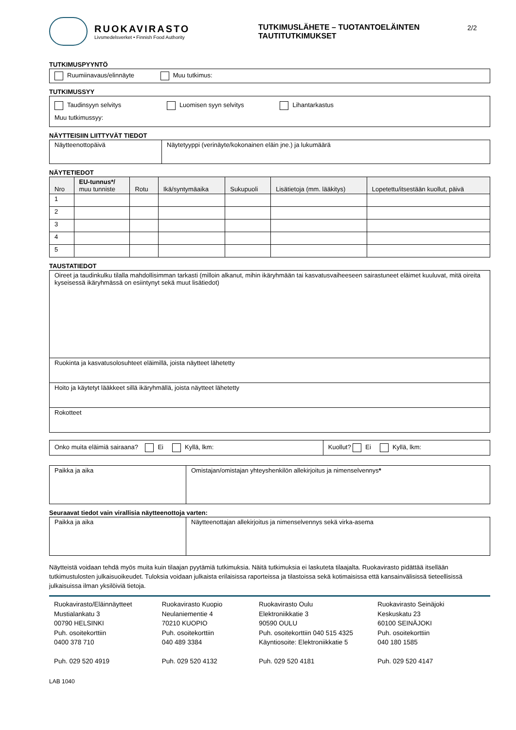RUOKAVIRASTO
Livsmedelsverket • Finnish Food Authority
TUTKIMUSLÄHETE – TUOTANTOELÄINTEN TAUTITUTKIMUKSET
2/2
TUTKIMUSPYYNTÖ
Ruumiinavaus/elinnäyte Muu tutkimus:
TUTKIMUSSYY
Taudinsyyn selvitys Luomisen syyn selvitys Lihantarkastus
Muu tutkimussyy:
NÄYTTEISIIN LIITTYVÄT TIEDOT
| Näytteenottopäivä | Näytetyyppi (verinäyte/kokonainen eläin jne.) ja lukumäärä |
NÄYTETIEDOT
| Nro | EU-tunnus*/ muu tunniste | Rotu | Ikä/syntymäaika | Sukupuoli | Lisätietoja (mm. lääkitys) | Lopetettu/itsestään kuollut, päivä |
| --- | --- | --- | --- | --- | --- | --- |
| 1 | | | | | | |
| 2 | | | | | | |
| 3 | | | | | | |
| 4 | | | | | | |
| 5 | | | | | | |
TAUSTATIEDOT
| Oireet ja taudinkulku tilalla mahdollisimman tarkasti (milloin alkanut, mihin ikäryhmään tai kasvatusvaiheeseen sairastuneet eläimet kuuluvat, mitä oireita kyseisessä ikäryhmässä on esiintynyt sekä muut lisätiedot) |
| Ruokinta ja kasvatusolosuhteet eläimillä, joista näytteet lähetetty |
| Hoito ja käytetyt lääkkeet sillä ikäryhmällä, joista näytteet lähetetty |
| Rokotteet |
| Onko muita eläimiä sairaana? Ei Kyllä, lkm: | Kuollut? Ei Kyllä, lkm: |
| Paikka ja aika | Omistajan/omistajan yhteyshenkilön allekirjoitus ja nimenselvennys * |
Seuraavat tiedot vain virallisia näytteenottoja varten:
| Paikka ja aika | Näytteenottajan allekirjoitus ja nimenselvennys sekä virka-asema |
Näytteistä voidaan tehdä myös muita kuin tilaajan pyytämiä tutkimuksia. Näitä tutkimuksia ei laskuteta tilaajalta. Ruokavirasto pidättää itsellään tutkimustulosten julkaisuoikeudet. Tuloksia voidaan julkaista erilaisissa raporteissa ja tilastoissa sekä kotimaisissa että kansainvälisissä tieteellisissä julkaisuissa ilman yksilöiviä tietoja.
Ruokavirasto/Eläinnäytteet
Mustialankatu 3
00790 HELSINKI
Puh. osoitekorttiin
0400 378 710
Puh. 029 520 4919
Ruokavirasto Kuopio
Neulaniementie 4
70210 KUOPIO
Puh. osoitekorttiin
040 489 3384
Puh. 029 520 4132
Ruokavirasto Oulu
Elektroniikkatie 3
90590 OULU
Puh. osoitekorttiin 040 515 4325
Käyntiosoite: Elektroniikkatie 5
Puh. 029 520 4181
Ruokavirasto Seinäjoki
Keskuskatu 23
60100 SEINÄJOKI
Puh. osoitekorttiin
040 180 1585
Puh. 029 520 4147
LAB 1040